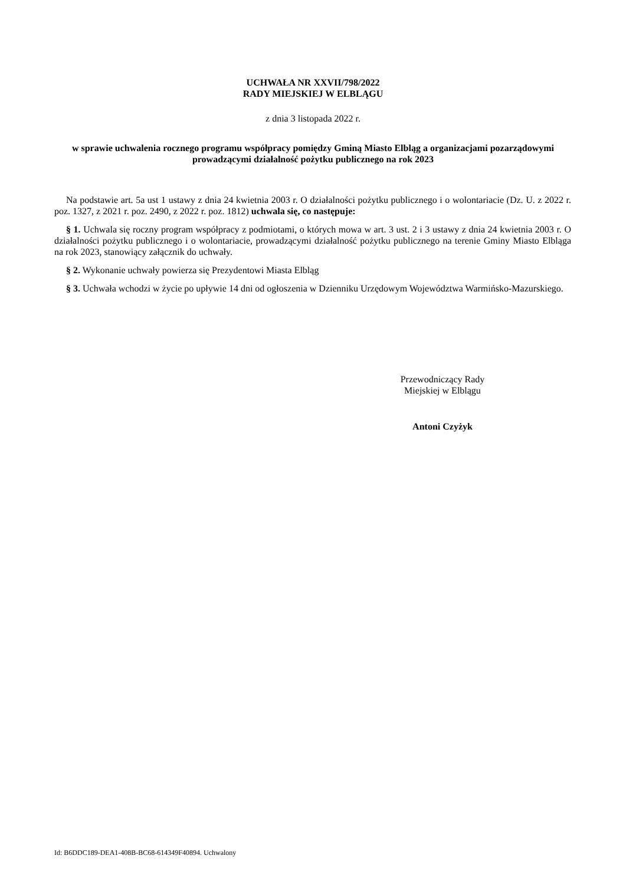UCHWAŁA NR XXVII/798/2022
RADY MIEJSKIEJ W ELBLĄGU
z dnia 3 listopada 2022 r.
w sprawie uchwalenia rocznego programu współpracy pomiędzy Gminą Miasto Elbląg a organizacjami pozarządowymi prowadzącymi działalność pożytku publicznego na rok 2023
Na podstawie art. 5a ust 1 ustawy z dnia 24 kwietnia 2003 r. O działalności pożytku publicznego i o wolontariacie (Dz. U. z 2022 r. poz. 1327, z 2021 r. poz. 2490, z 2022 r. poz. 1812) uchwala się, co następuje:
§ 1. Uchwala się roczny program współpracy z podmiotami, o których mowa w art. 3 ust. 2 i 3 ustawy z dnia 24 kwietnia 2003 r. O działalności pożytku publicznego i o wolontariacie, prowadzącymi działalność pożytku publicznego na terenie Gminy Miasto Elbląga na rok 2023, stanowiący załącznik do uchwały.
§ 2. Wykonanie uchwały powierza się Prezydentowi Miasta Elbląg
§ 3. Uchwała wchodzi w życie po upływie 14 dni od ogłoszenia w Dzienniku Urzędowym Województwa Warmińsko-Mazurskiego.
Przewodniczący Rady
Miejskiej w Elblągu
Antoni Czyżyk
Id: B6DDC189-DEA1-408B-BC68-614349F40894. Uchwalony